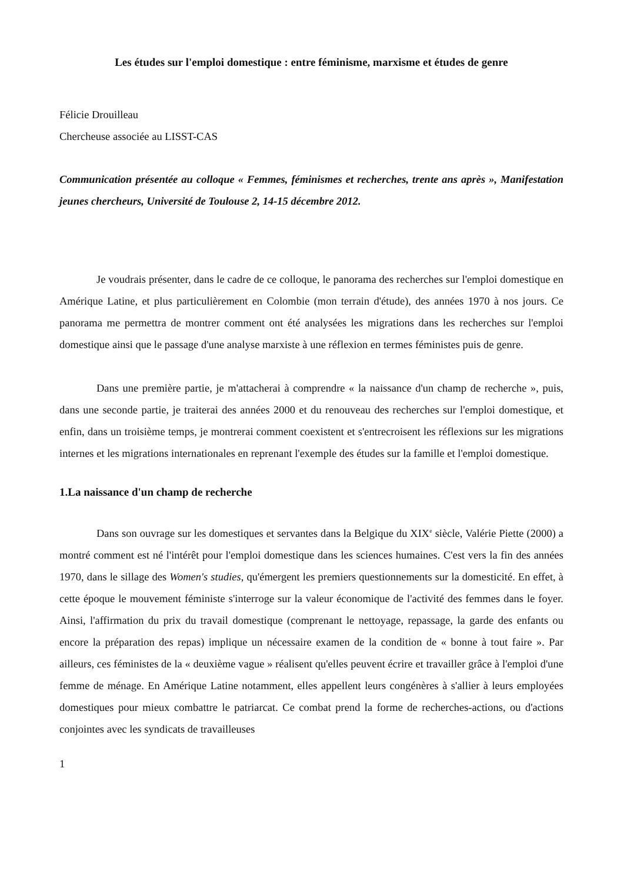Les études sur l'emploi domestique : entre féminisme, marxisme et études de genre
Félicie Drouilleau
Chercheuse associée au LISST-CAS
Communication présentée au colloque « Femmes, féminismes et recherches, trente ans après », Manifestation jeunes chercheurs, Université de Toulouse 2, 14-15 décembre 2012.
Je voudrais présenter, dans le cadre de ce colloque, le panorama des recherches sur l'emploi domestique en Amérique Latine, et plus particulièrement en Colombie (mon terrain d'étude), des années 1970 à nos jours. Ce panorama me permettra de montrer comment ont été analysées les migrations dans les recherches sur l'emploi domestique ainsi que le passage d'une analyse marxiste à une réflexion en termes féministes puis de genre.
Dans une première partie, je m'attacherai à comprendre « la naissance d'un champ de recherche », puis, dans une seconde partie, je traiterai des années 2000 et du renouveau des recherches sur l'emploi domestique, et enfin, dans un troisième temps, je montrerai comment coexistent et s'entrecroisent les réflexions sur les migrations internes et les migrations internationales en reprenant l'exemple des études sur la famille et l'emploi domestique.
1.La naissance d'un champ de recherche
Dans son ouvrage sur les domestiques et servantes dans la Belgique du XIX<sup>e</sup> siècle, Valérie Piette (2000) a montré comment est né l'intérêt pour l'emploi domestique dans les sciences humaines. C'est vers la fin des années 1970, dans le sillage des Women's studies, qu'émergent les premiers questionnements sur la domesticité. En effet, à cette époque le mouvement féministe s'interroge sur la valeur économique de l'activité des femmes dans le foyer. Ainsi, l'affirmation du prix du travail domestique (comprenant le nettoyage, repassage, la garde des enfants ou encore la préparation des repas) implique un nécessaire examen de la condition de « bonne à tout faire ». Par ailleurs, ces féministes de la « deuxième vague » réalisent qu'elles peuvent écrire et travailler grâce à l'emploi d'une femme de ménage. En Amérique Latine notamment, elles appellent leurs congénères à s'allier à leurs employées domestiques pour mieux combattre le patriarcat. Ce combat prend la forme de recherches-actions, ou d'actions conjointes avec les syndicats de travailleuses
1